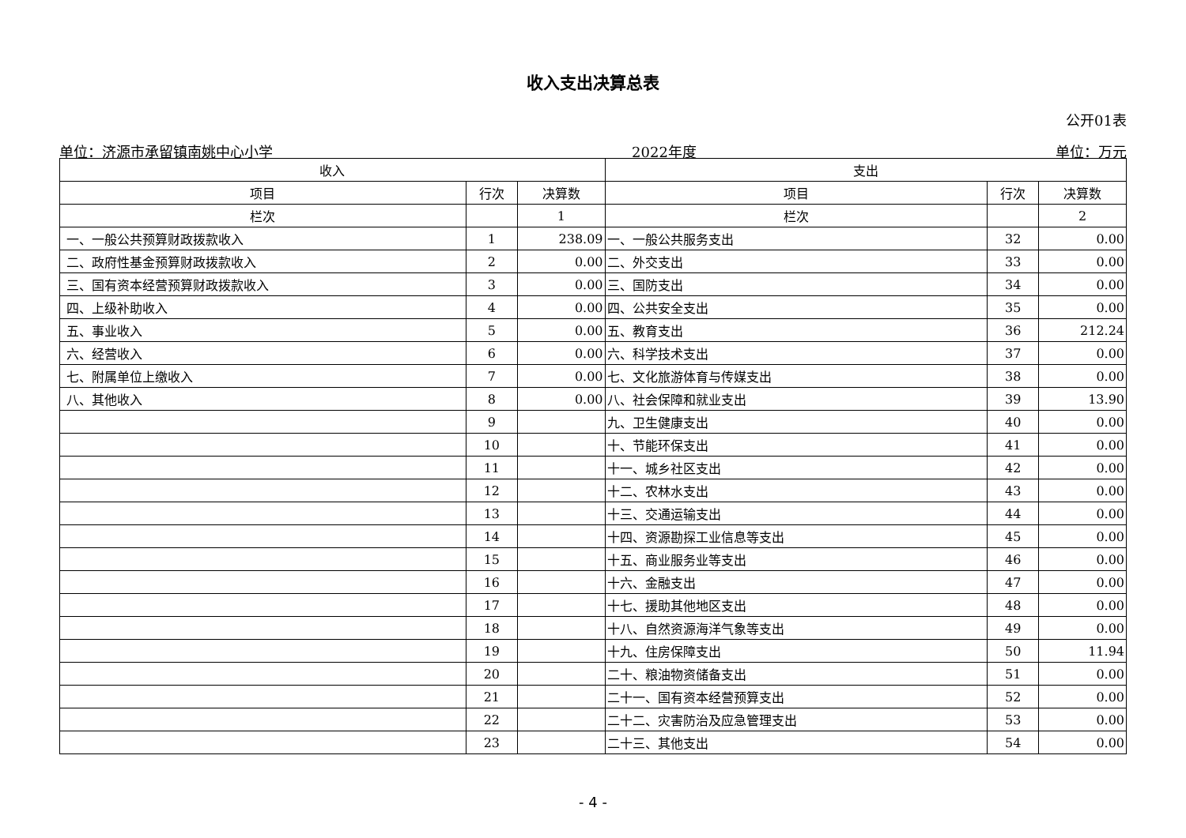收入支出决算总表
公开01表
单位：济源市承留镇南姚中心小学 2022年度 单位：万元
| 收入 | | | 支出 | | |
| --- | --- | --- | --- | --- | --- |
| 项目 | 行次 | 决算数 | 项目 | 行次 | 决算数 |
| 栏次 | | 1 | 栏次 | | 2 |
| 一、一般公共预算财政拨款收入 | 1 | 238.09 | 一、一般公共服务支出 | 32 | 0.00 |
| 二、政府性基金预算财政拨款收入 | 2 | 0.00 | 二、外交支出 | 33 | 0.00 |
| 三、国有资本经营预算财政拨款收入 | 3 | 0.00 | 三、国防支出 | 34 | 0.00 |
| 四、上级补助收入 | 4 | 0.00 | 四、公共安全支出 | 35 | 0.00 |
| 五、事业收入 | 5 | 0.00 | 五、教育支出 | 36 | 212.24 |
| 六、经营收入 | 6 | 0.00 | 六、科学技术支出 | 37 | 0.00 |
| 七、附属单位上缴收入 | 7 | 0.00 | 七、文化旅游体育与传媒支出 | 38 | 0.00 |
| 八、其他收入 | 8 | 0.00 | 八、社会保障和就业支出 | 39 | 13.90 |
| | 9 | | 九、卫生健康支出 | 40 | 0.00 |
| | 10 | | 十、节能环保支出 | 41 | 0.00 |
| | 11 | | 十一、城乡社区支出 | 42 | 0.00 |
| | 12 | | 十二、农林水支出 | 43 | 0.00 |
| | 13 | | 十三、交通运输支出 | 44 | 0.00 |
| | 14 | | 十四、资源勘探工业信息等支出 | 45 | 0.00 |
| | 15 | | 十五、商业服务业等支出 | 46 | 0.00 |
| | 16 | | 十六、金融支出 | 47 | 0.00 |
| | 17 | | 十七、援助其他地区支出 | 48 | 0.00 |
| | 18 | | 十八、自然资源海洋气象等支出 | 49 | 0.00 |
| | 19 | | 十九、住房保障支出 | 50 | 11.94 |
| | 20 | | 二十、粮油物资储备支出 | 51 | 0.00 |
| | 21 | | 二十一、国有资本经营预算支出 | 52 | 0.00 |
| | 22 | | 二十二、灾害防治及应急管理支出 | 53 | 0.00 |
| | 23 | | 二十三、其他支出 | 54 | 0.00 |
- 4 -